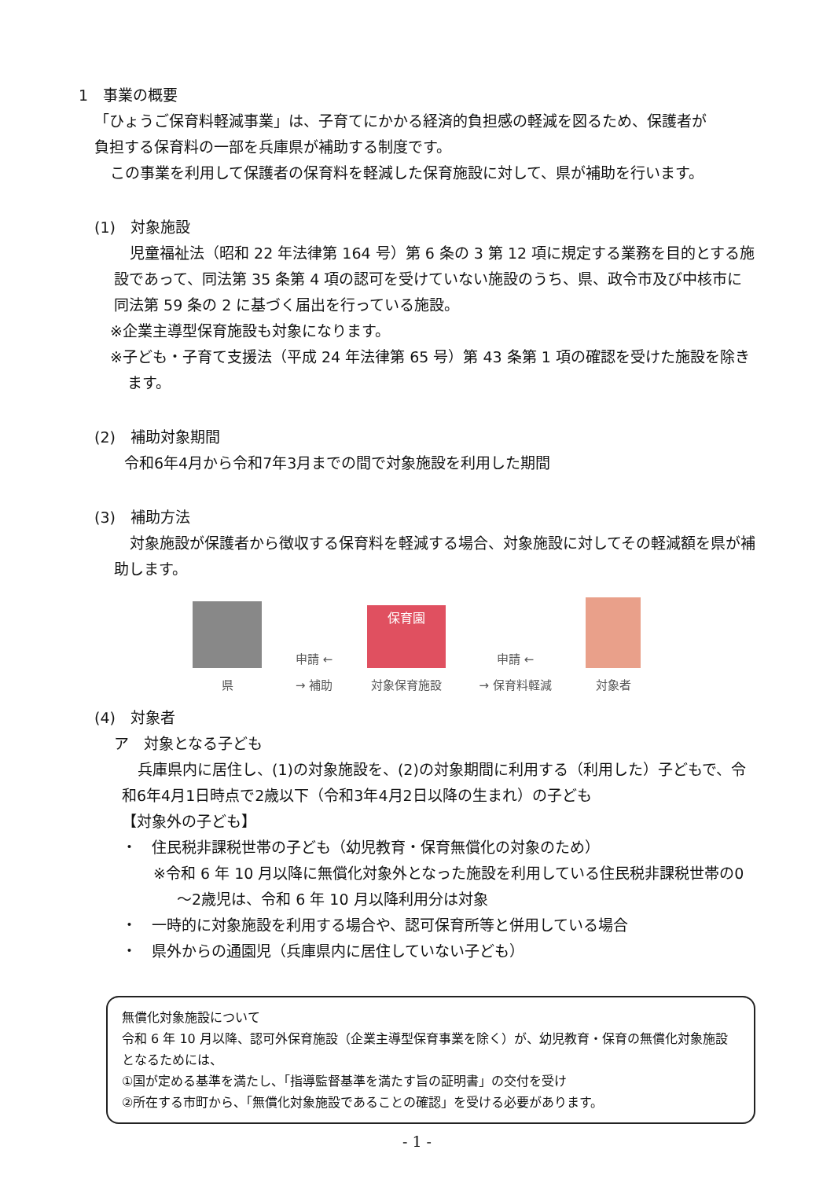1　事業の概要
「ひょうご保育料軽減事業」は、子育てにかかる経済的負担感の軽減を図るため、保護者が
負担する保育料の一部を兵庫県が補助する制度です。
この事業を利用して保護者の保育料を軽減した保育施設に対して、県が補助を行います。
(1)　対象施設
児童福祉法（昭和 22 年法律第 164 号）第 6 条の 3 第 12 項に規定する業務を目的とする施設であって、同法第 35 条第 4 項の認可を受けていない施設のうち、県、政令市及び中核市に同法第 59 条の 2 に基づく届出を行っている施設。
※企業主導型保育施設も対象になります。
※子ども・子育て支援法（平成 24 年法律第 65 号）第 43 条第 1 項の確認を受けた施設を除きます。
(2)　補助対象期間
令和6年4月から令和7年3月までの間で対象施設を利用した期間
(3)　補助方法
対象施設が保護者から徴収する保育料を軽減する場合、対象施設に対してその軽減額を県が補助します。
県
申請 ←
→ 補助
保育園
対象保育施設
申請 ←
→ 保育料軽減
対象者
(4)　対象者
ア　対象となる子ども
兵庫県内に居住し、(1)の対象施設を、(2)の対象期間に利用する（利用した）子どもで、令和6年4月1日時点で2歳以下（令和3年4月2日以降の生まれ）の子ども
【対象外の子ども】
・　住民税非課税世帯の子ども（幼児教育・保育無償化の対象のため）
※令和 6 年 10 月以降に無償化対象外となった施設を利用している住民税非課税世帯の0～2歳児は、令和 6 年 10 月以降利用分は対象
・　一時的に対象施設を利用する場合や、認可保育所等と併用している場合
・　県外からの通園児（兵庫県内に居住していない子ども）
無償化対象施設について
令和 6 年 10 月以降、認可外保育施設（企業主導型保育事業を除く）が、幼児教育・保育の無償化対象施設となるためには、
①国が定める基準を満たし、「指導監督基準を満たす旨の証明書」の交付を受け
②所在する市町から、「無償化対象施設であることの確認」を受ける必要があります。
- 1 -